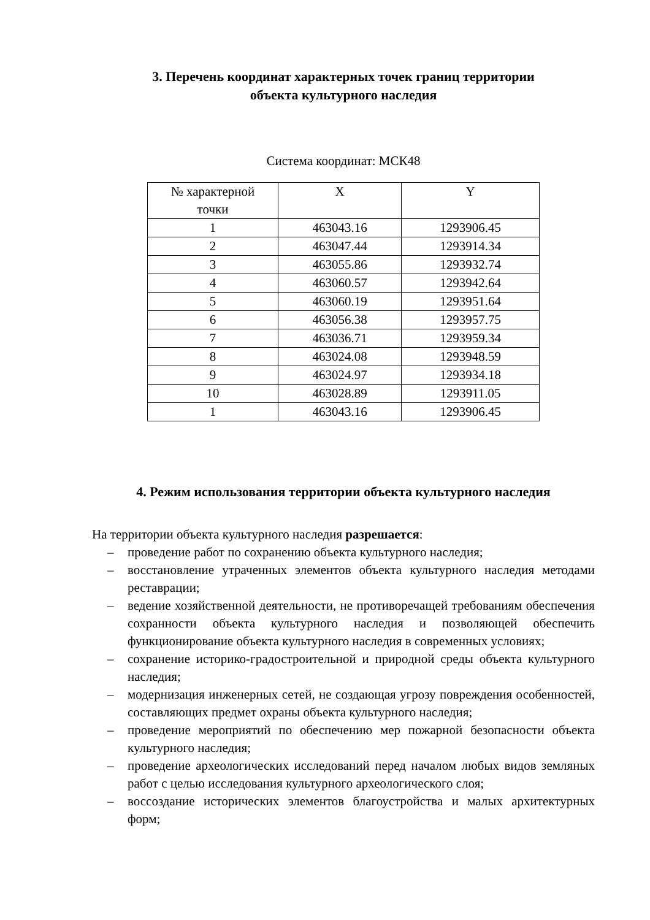3. Перечень координат характерных точек границ территории
объекта культурного наследия
Система координат: МСК48
| № характерной точки | X | Y |
| --- | --- | --- |
| 1 | 463043.16 | 1293906.45 |
| 2 | 463047.44 | 1293914.34 |
| 3 | 463055.86 | 1293932.74 |
| 4 | 463060.57 | 1293942.64 |
| 5 | 463060.19 | 1293951.64 |
| 6 | 463056.38 | 1293957.75 |
| 7 | 463036.71 | 1293959.34 |
| 8 | 463024.08 | 1293948.59 |
| 9 | 463024.97 | 1293934.18 |
| 10 | 463028.89 | 1293911.05 |
| 1 | 463043.16 | 1293906.45 |
4. Режим использования территории объекта культурного наследия
На территории объекта культурного наследия разрешается:
– проведение работ по сохранению объекта культурного наследия;
– восстановление утраченных элементов объекта культурного наследия методами реставрации;
– ведение хозяйственной деятельности, не противоречащей требованиям обеспечения сохранности объекта культурного наследия и позволяющей обеспечить функционирование объекта культурного наследия в современных условиях;
– сохранение историко-градостроительной и природной среды объекта культурного наследия;
– модернизация инженерных сетей, не создающая угрозу повреждения особенностей, составляющих предмет охраны объекта культурного наследия;
– проведение мероприятий по обеспечению мер пожарной безопасности объекта культурного наследия;
– проведение археологических исследований перед началом любых видов земляных работ с целью исследования культурного археологического слоя;
– воссоздание исторических элементов благоустройства и малых архитектурных форм;